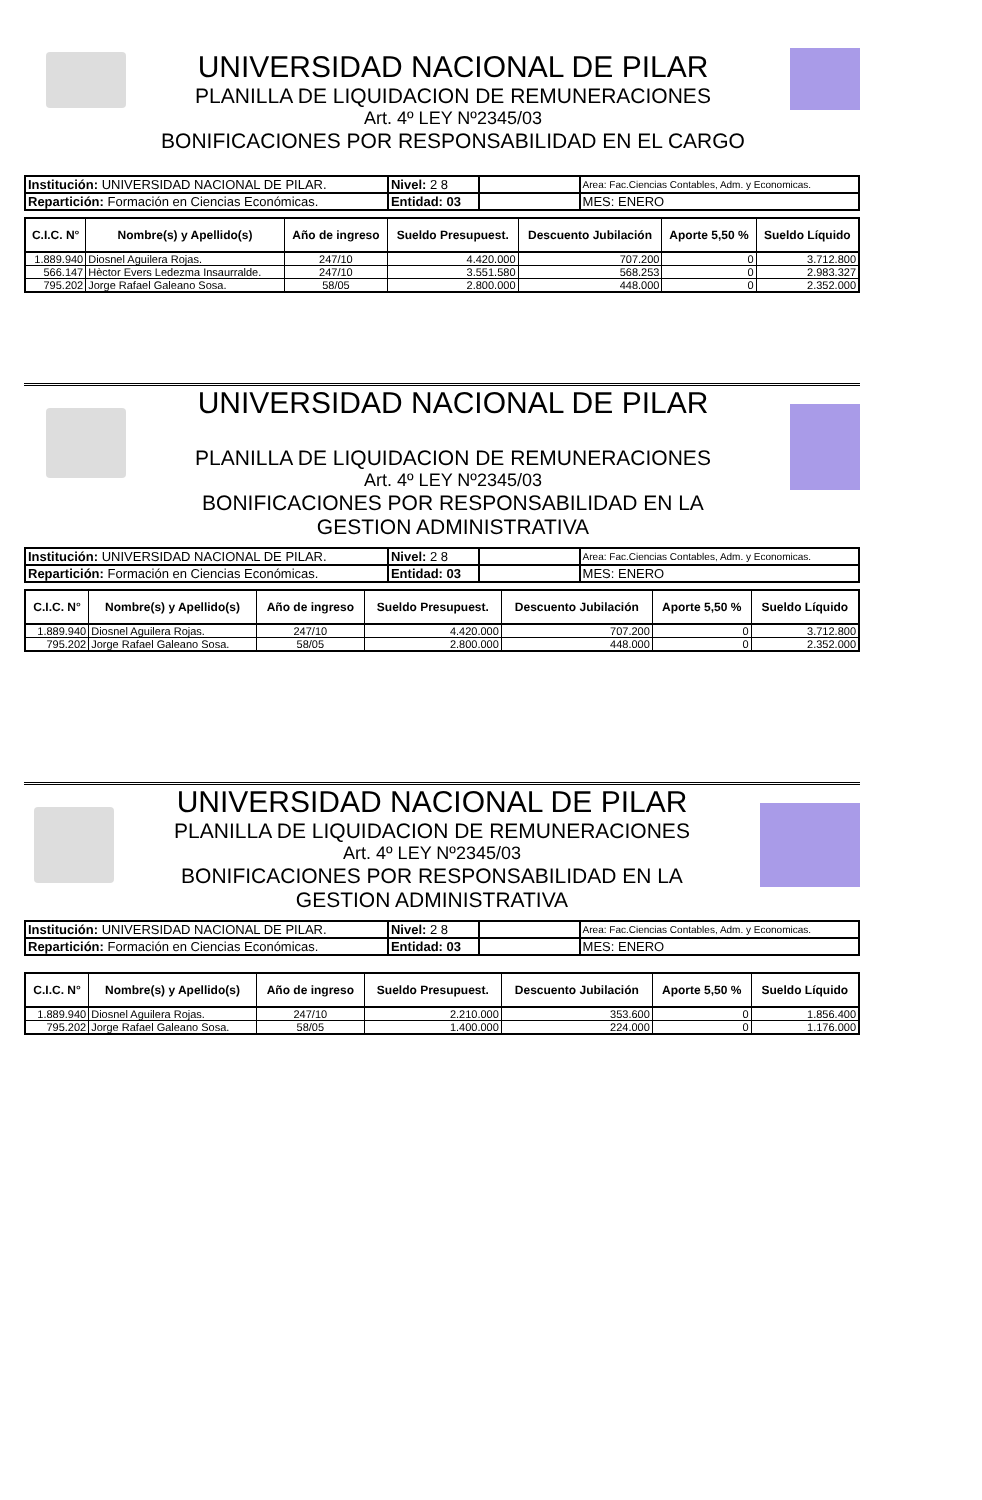UNIVERSIDAD NACIONAL DE PILAR
PLANILLA DE LIQUIDACION DE REMUNERACIONES
Art. 4º LEY Nº2345/03
BONIFICACIONES POR RESPONSABILIDAD EN EL CARGO
| Institución: UNIVERSIDAD NACIONAL DE PILAR. | Nivel: 2 8 | | Area: Fac.Ciencias Contables, Adm. y Economicas. |
| Repartición: Formación en Ciencias Económicas. | Entidad: 03 | | MES: ENERO |
| C.I.C. N° | Nombre(s) y Apellido(s) | Año de ingreso | Sueldo Presupuest. | Descuento Jubilación | Aporte 5,50 % | Sueldo Líquido |
| --- | --- | --- | --- | --- | --- | --- |
| 1.889.940 | Diosnel Aguilera Rojas. | 247/10 | 4.420.000 | 707.200 | 0 | 3.712.800 |
| 566.147 | Hèctor Evers Ledezma Insaurralde. | 247/10 | 3.551.580 | 568.253 | 0 | 2.983.327 |
| 795.202 | Jorge Rafael Galeano Sosa. | 58/05 | 2.800.000 | 448.000 | 0 | 2.352.000 |
UNIVERSIDAD NACIONAL DE PILAR
PLANILLA DE LIQUIDACION DE REMUNERACIONES
Art. 4º LEY Nº2345/03
BONIFICACIONES POR RESPONSABILIDAD EN LA
GESTION ADMINISTRATIVA
| Institución: UNIVERSIDAD NACIONAL DE PILAR. | Nivel: 2 8 | | Area: Fac.Ciencias Contables, Adm. y Economicas. |
| Repartición: Formación en Ciencias Económicas. | Entidad: 03 | | MES: ENERO |
| C.I.C. N° | Nombre(s) y Apellido(s) | Año de ingreso | Sueldo Presupuest. | Descuento Jubilación | Aporte 5,50 % | Sueldo Líquido |
| --- | --- | --- | --- | --- | --- | --- |
| 1.889.940 | Diosnel Aguilera Rojas. | 247/10 | 4.420.000 | 707.200 | 0 | 3.712.800 |
| 795.202 | Jorge Rafael Galeano Sosa. | 58/05 | 2.800.000 | 448.000 | 0 | 2.352.000 |
UNIVERSIDAD NACIONAL DE PILAR
PLANILLA DE LIQUIDACION DE REMUNERACIONES
Art. 4º LEY Nº2345/03
BONIFICACIONES POR RESPONSABILIDAD EN LA
GESTION ADMINISTRATIVA
| Institución: UNIVERSIDAD NACIONAL DE PILAR. | Nivel: 2 8 | | Area: Fac.Ciencias Contables, Adm. y Economicas. |
| Repartición: Formación en Ciencias Económicas. | Entidad: 03 | | MES: ENERO |
| C.I.C. N° | Nombre(s) y Apellido(s) | Año de ingreso | Sueldo Presupuest. | Descuento Jubilación | Aporte 5,50 % | Sueldo Líquido |
| --- | --- | --- | --- | --- | --- | --- |
| 1.889.940 | Diosnel Aguilera Rojas. | 247/10 | 2.210.000 | 353.600 | 0 | 1.856.400 |
| 795.202 | Jorge Rafael Galeano Sosa. | 58/05 | 1.400.000 | 224.000 | 0 | 1.176.000 |